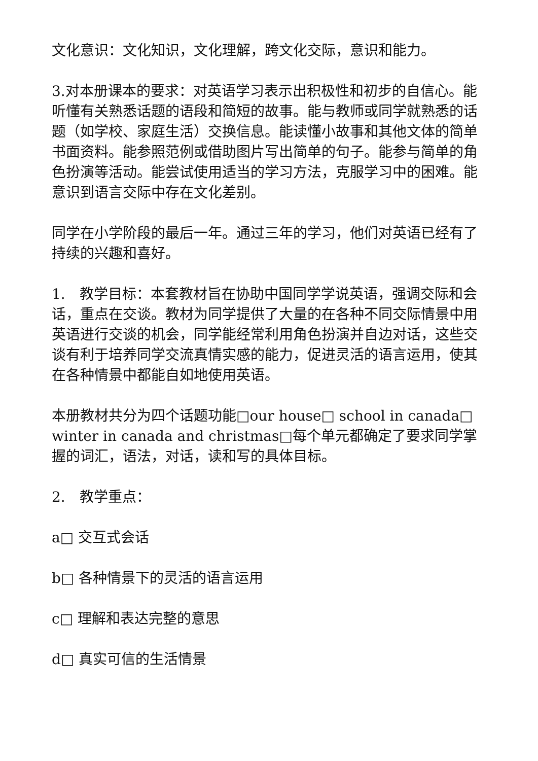文化意识：文化知识，文化理解，跨文化交际，意识和能力。
3.对本册课本的要求：对英语学习表示出积极性和初步的自信心。能听懂有关熟悉话题的语段和简短的故事。能与教师或同学就熟悉的话题（如学校、家庭生活）交换信息。能读懂小故事和其他文体的简单书面资料。能参照范例或借助图片写出简单的句子。能参与简单的角色扮演等活动。能尝试使用适当的学习方法，克服学习中的困难。能意识到语言交际中存在文化差别。
同学在小学阶段的最后一年。通过三年的学习，他们对英语已经有了持续的兴趣和喜好。
1.　教学目标：本套教材旨在协助中国同学学说英语，强调交际和会话，重点在交谈。教材为同学提供了大量的在各种不同交际情景中用英语进行交谈的机会，同学能经常利用角色扮演并自边对话，这些交谈有利于培养同学交流真情实感的能力，促进灵活的语言运用，使其在各种情景中都能自如地使用英语。
本册教材共分为四个话题功能□our house□ school in canada□ winter in canada and christmas□每个单元都确定了要求同学掌握的词汇，语法，对话，读和写的具体目标。
2.　教学重点：
a□ 交互式会话
b□ 各种情景下的灵活的语言运用
c□ 理解和表达完整的意思
d□ 真实可信的生活情景